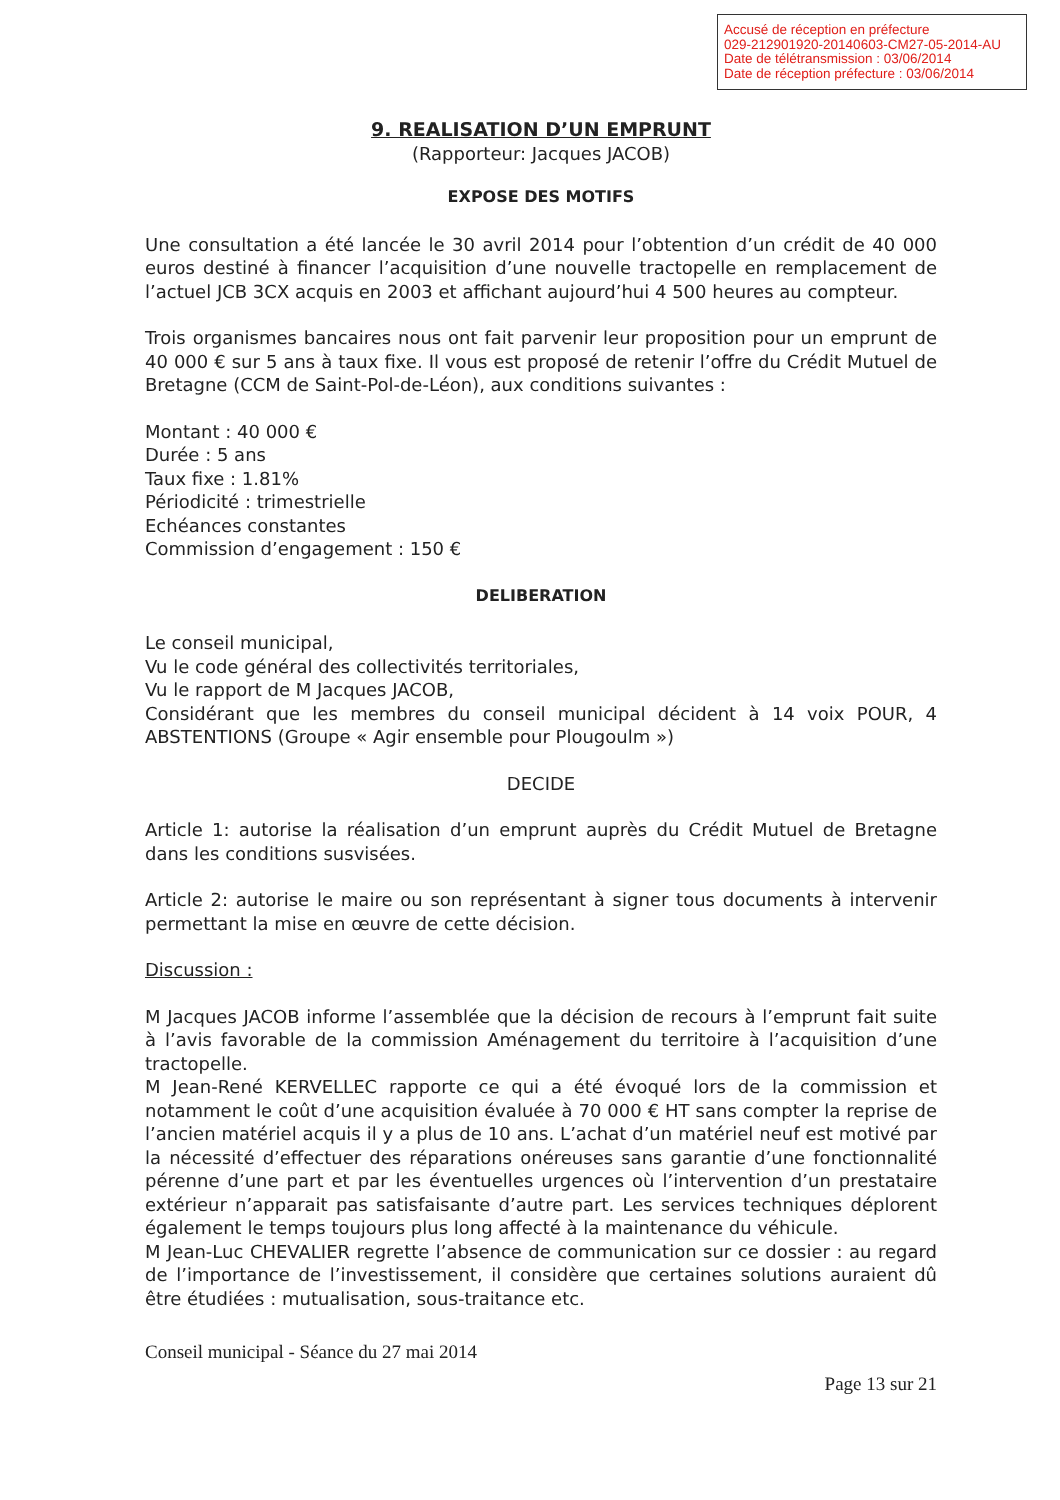Accusé de réception en préfecture
029-212901920-20140603-CM27-05-2014-AU
Date de télétransmission : 03/06/2014
Date de réception préfecture : 03/06/2014
9. REALISATION D’UN EMPRUNT
(Rapporteur: Jacques JACOB)
EXPOSE DES MOTIFS
Une consultation a été lancée le 30 avril 2014 pour l’obtention d’un crédit de 40 000 euros destiné à financer l’acquisition d’une nouvelle tractopelle en remplacement de l’actuel JCB 3CX acquis en 2003 et affichant aujourd’hui 4 500 heures au compteur.
Trois organismes bancaires nous ont fait parvenir leur proposition pour un emprunt de 40 000 € sur 5 ans à taux fixe. Il vous est proposé de retenir l’offre du Crédit Mutuel de Bretagne (CCM de Saint-Pol-de-Léon), aux conditions suivantes :
Montant : 40 000 €
Durée : 5 ans
Taux fixe : 1.81%
Périodicité : trimestrielle
Echéances constantes
Commission d’engagement : 150 €
DELIBERATION
Le conseil municipal,
Vu le code général des collectivités territoriales,
Vu le rapport de M Jacques JACOB,
Considérant que les membres du conseil municipal décident à 14 voix POUR, 4 ABSTENTIONS (Groupe « Agir ensemble pour Plougoulm »)
DECIDE
Article 1: autorise la réalisation d’un emprunt auprès du Crédit Mutuel de Bretagne dans les conditions susvisées.
Article 2: autorise le maire ou son représentant à signer tous documents à intervenir permettant la mise en œuvre de cette décision.
Discussion :
M Jacques JACOB informe l’assemblée que la décision de recours à l’emprunt fait suite à l’avis favorable de la commission Aménagement du territoire à l’acquisition d’une tractopelle.
M Jean-René KERVELLEC rapporte ce qui a été évoqué lors de la commission et notamment le coût d’une acquisition évaluée à 70 000 € HT sans compter la reprise de l’ancien matériel acquis il y a plus de 10 ans. L’achat d’un matériel neuf est motivé par la nécessité d’effectuer des réparations onéreuses sans garantie d’une fonctionnalité pérenne d’une part et par les éventuelles urgences où l’intervention d’un prestataire extérieur n’apparait pas satisfaisante d’autre part. Les services techniques déplorent également le temps toujours plus long affecté à la maintenance du véhicule.
M Jean-Luc CHEVALIER regrette l’absence de communication sur ce dossier : au regard de l’importance de l’investissement, il considère que certaines solutions auraient dû être étudiées : mutualisation, sous-traitance etc.
Conseil municipal - Séance du 27 mai 2014
Page 13 sur 21